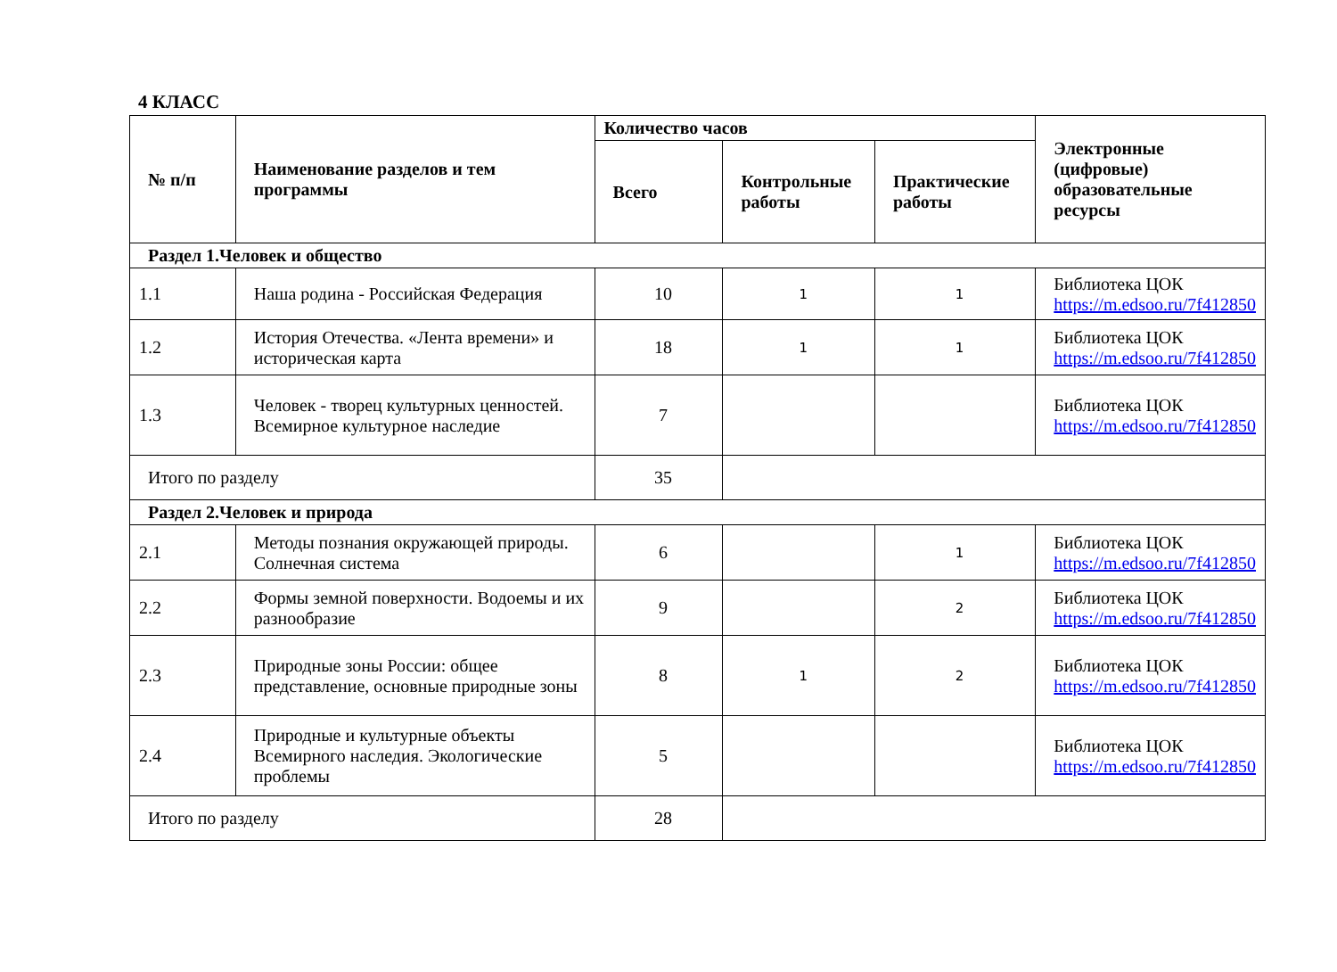4 КЛАСС
| № п/п | Наименование разделов и тем программы | Количество часов | | | Электронные (цифровые) образовательные ресурсы |
| --- | --- | --- | --- | --- | --- |
| | | Всего | Контрольные работы | Практические работы | |
| Раздел 1.Человек и общество | | | | | |
| 1.1 | Наша родина - Российская Федерация | 10 | 1 | 1 | Библиотека ЦОК https://m.edsoo.ru/7f412850 |
| 1.2 | История Отечества. «Лента времени» и историческая карта | 18 | 1 | 1 | Библиотека ЦОК https://m.edsoo.ru/7f412850 |
| 1.3 | Человек - творец культурных ценностей. Всемирное культурное наследие | 7 | | | Библиотека ЦОК https://m.edsoo.ru/7f412850 |
| Итого по разделу | | 35 | | | |
| Раздел 2.Человек и природа | | | | | |
| 2.1 | Методы познания окружающей природы. Солнечная система | 6 | | 1 | Библиотека ЦОК https://m.edsoo.ru/7f412850 |
| 2.2 | Формы земной поверхности. Водоемы и их разнообразие | 9 | | 2 | Библиотека ЦОК https://m.edsoo.ru/7f412850 |
| 2.3 | Природные зоны России: общее представление, основные природные зоны | 8 | 1 | 2 | Библиотека ЦОК https://m.edsoo.ru/7f412850 |
| 2.4 | Природные и культурные объекты Всемирного наследия. Экологические проблемы | 5 | | | Библиотека ЦОК https://m.edsoo.ru/7f412850 |
| Итого по разделу | | 28 | | | |